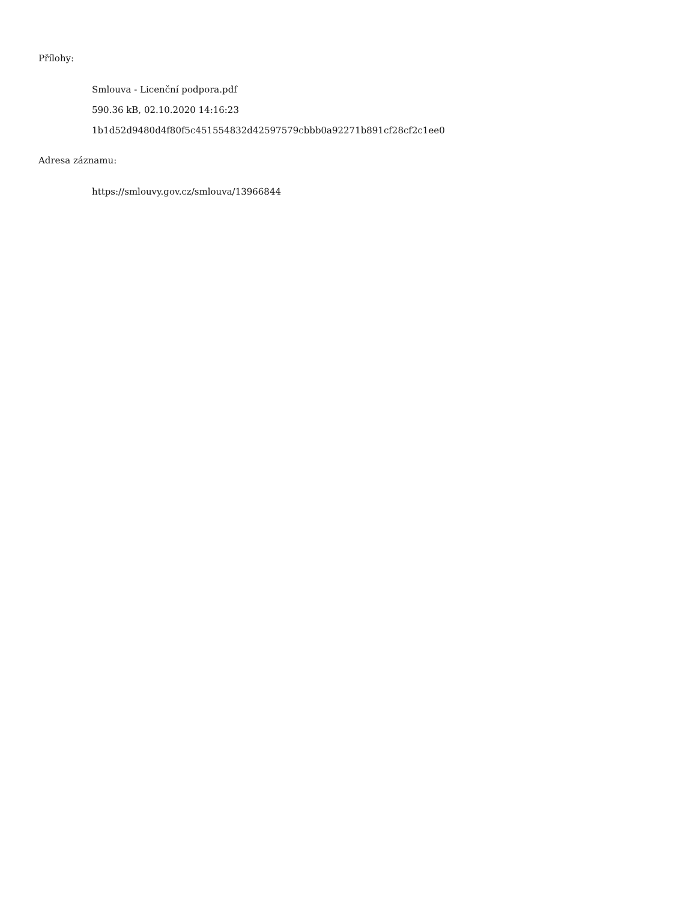Přílohy:
Smlouva - Licenční podpora.pdf
590.36 kB, 02.10.2020 14:16:23
1b1d52d9480d4f80f5c451554832d42597579cbbb0a92271b891cf28cf2c1ee0
Adresa záznamu:
https://smlouvy.gov.cz/smlouva/13966844